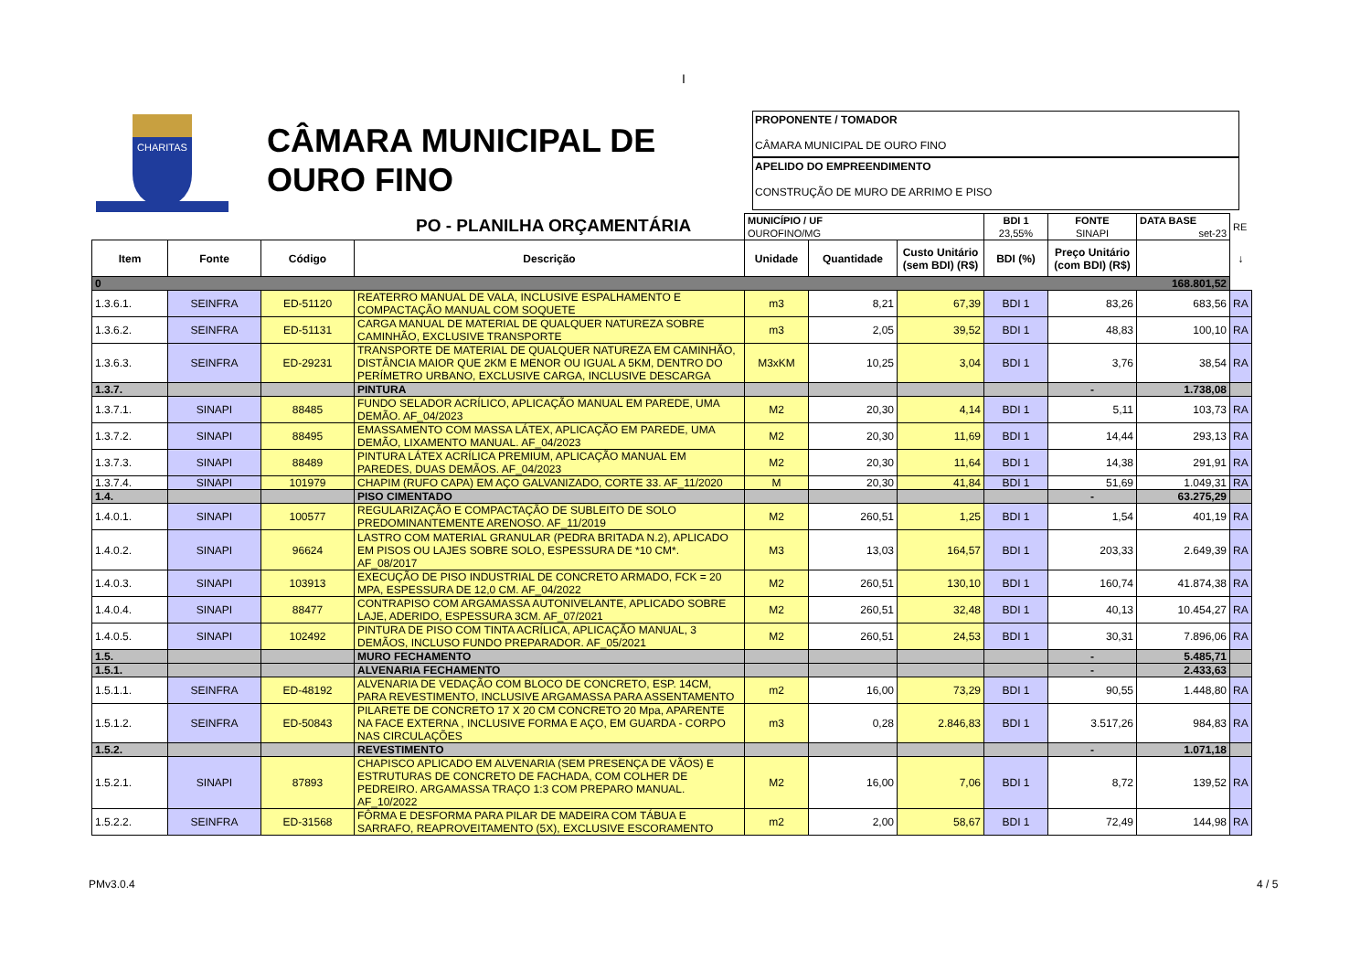CHARITAS
CÂMARA MUNICIPAL DE
OURO FINO
PO - PLANILHA ORÇAMENTÁRIA
I
PROPONENTE / TOMADOR
CÂMARA MUNICIPAL DE OURO FINO
APELIDO DO EMPREENDIMENTO
CONSTRUÇÃO DE MURO DE ARRIMO E PISO
| | | | | MUNICÍPIO / UF OUROFINO/MG | | | BDI 1 23,55% | FONTE SINAPI | DATA BASE set-23 | RE |
| Item | Fonte | Código | Descrição | Unidade | Quantidade | Custo Unitário (sem BDI) (R$) | BDI (%) | Preço Unitário (com BDI) (R$) | | ↓ |
| 0 168.801,52 | | | | | | | | | | |
| 1.3.6.1. | SEINFRA | ED-51120 | REATERRO MANUAL DE VALA, INCLUSIVE ESPALHAMENTO E COMPACTAÇÃO MANUAL COM SOQUETE | m3 | 8,21 | 67,39 | BDI 1 | 83,26 | 683,56 | RA |
| 1.3.6.2. | SEINFRA | ED-51131 | CARGA MANUAL DE MATERIAL DE QUALQUER NATUREZA SOBRE CAMINHÃO, EXCLUSIVE TRANSPORTE | m3 | 2,05 | 39,52 | BDI 1 | 48,83 | 100,10 | RA |
| 1.3.6.3. | SEINFRA | ED-29231 | TRANSPORTE DE MATERIAL DE QUALQUER NATUREZA EM CAMINHÃO, DISTÂNCIA MAIOR QUE 2KM E MENOR OU IGUAL A 5KM, DENTRO DO PERÍMETRO URBANO, EXCLUSIVE CARGA, INCLUSIVE DESCARGA | M3xKM | 10,25 | 3,04 | BDI 1 | 3,76 | 38,54 | RA |
| 1.3.7. | | | PINTURA | | | | | - | 1.738,08 | |
| 1.3.7.1. | SINAPI | 88485 | FUNDO SELADOR ACRÍLICO, APLICAÇÃO MANUAL EM PAREDE, UMA DEMÃO. AF_04/2023 | M2 | 20,30 | 4,14 | BDI 1 | 5,11 | 103,73 | RA |
| 1.3.7.2. | SINAPI | 88495 | EMASSAMENTO COM MASSA LÁTEX, APLICAÇÃO EM PAREDE, UMA DEMÃO, LIXAMENTO MANUAL. AF_04/2023 | M2 | 20,30 | 11,69 | BDI 1 | 14,44 | 293,13 | RA |
| 1.3.7.3. | SINAPI | 88489 | PINTURA LÁTEX ACRÍLICA PREMIUM, APLICAÇÃO MANUAL EM PAREDES, DUAS DEMÃOS. AF_04/2023 | M2 | 20,30 | 11,64 | BDI 1 | 14,38 | 291,91 | RA |
| 1.3.7.4. | SINAPI | 101979 | CHAPIM (RUFO CAPA) EM AÇO GALVANIZADO, CORTE 33. AF_11/2020 | M | 20,30 | 41,84 | BDI 1 | 51,69 | 1.049,31 | RA |
| 1.4. | | | PISO CIMENTADO | | | | | - | 63.275,29 | |
| 1.4.0.1. | SINAPI | 100577 | REGULARIZAÇÃO E COMPACTAÇÃO DE SUBLEITO DE SOLO PREDOMINANTEMENTE ARENOSO. AF_11/2019 | M2 | 260,51 | 1,25 | BDI 1 | 1,54 | 401,19 | RA |
| 1.4.0.2. | SINAPI | 96624 | LASTRO COM MATERIAL GRANULAR (PEDRA BRITADA N.2), APLICADO EM PISOS OU LAJES SOBRE SOLO, ESPESSURA DE *10 CM*. AF_08/2017 | M3 | 13,03 | 164,57 | BDI 1 | 203,33 | 2.649,39 | RA |
| 1.4.0.3. | SINAPI | 103913 | EXECUÇÃO DE PISO INDUSTRIAL DE CONCRETO ARMADO, FCK = 20 MPA, ESPESSURA DE 12,0 CM. AF_04/2022 | M2 | 260,51 | 130,10 | BDI 1 | 160,74 | 41.874,38 | RA |
| 1.4.0.4. | SINAPI | 88477 | CONTRAPISO COM ARGAMASSA AUTONIVELANTE, APLICADO SOBRE LAJE, ADERIDO, ESPESSURA 3CM. AF_07/2021 | M2 | 260,51 | 32,48 | BDI 1 | 40,13 | 10.454,27 | RA |
| 1.4.0.5. | SINAPI | 102492 | PINTURA DE PISO COM TINTA ACRÍLICA, APLICAÇÃO MANUAL, 3 DEMÃOS, INCLUSO FUNDO PREPARADOR. AF_05/2021 | M2 | 260,51 | 24,53 | BDI 1 | 30,31 | 7.896,06 | RA |
| 1.5. | | | MURO FECHAMENTO | | | | | - | 5.485,71 | |
| 1.5.1. | | | ALVENARIA FECHAMENTO | | | | | - | 2.433,63 | |
| 1.5.1.1. | SEINFRA | ED-48192 | ALVENARIA DE VEDAÇÃO COM BLOCO DE CONCRETO, ESP. 14CM, PARA REVESTIMENTO, INCLUSIVE ARGAMASSA PARA ASSENTAMENTO | m2 | 16,00 | 73,29 | BDI 1 | 90,55 | 1.448,80 | RA |
| 1.5.1.2. | SEINFRA | ED-50843 | PILARETE DE CONCRETO 17 X 20 CM CONCRETO 20 Mpa, APARENTE NA FACE EXTERNA , INCLUSIVE FORMA E AÇO, EM GUARDA - CORPO NAS CIRCULAÇÕES | m3 | 0,28 | 2.846,83 | BDI 1 | 3.517,26 | 984,83 | RA |
| 1.5.2. | | | REVESTIMENTO | | | | | - | 1.071,18 | |
| 1.5.2.1. | SINAPI | 87893 | CHAPISCO APLICADO EM ALVENARIA (SEM PRESENÇA DE VÃOS) E ESTRUTURAS DE CONCRETO DE FACHADA, COM COLHER DE PEDREIRO. ARGAMASSA TRAÇO 1:3 COM PREPARO MANUAL. AF_10/2022 | M2 | 16,00 | 7,06 | BDI 1 | 8,72 | 139,52 | RA |
| 1.5.2.2. | SEINFRA | ED-31568 | FÔRMA E DESFORMA PARA PILAR DE MADEIRA COM TÁBUA E SARRAFO, REAPROVEITAMENTO (5X), EXCLUSIVE ESCORAMENTO | m2 | 2,00 | 58,67 | BDI 1 | 72,49 | 144,98 | RA |
PMv3.0.4 4 / 5